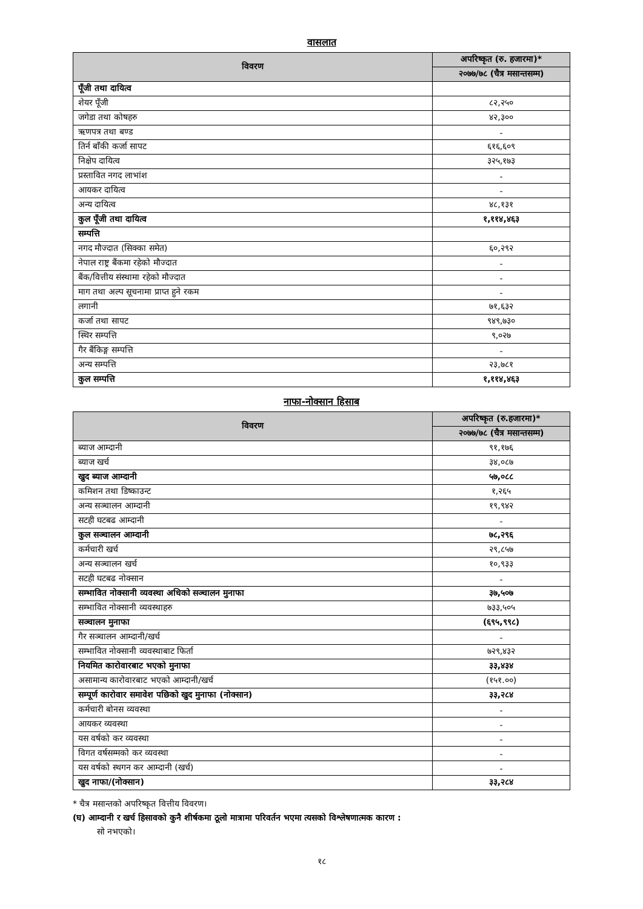वासलात
| विवरण | अपरिष्कृत (रु. हजारमा)* |
| --- | --- |
| | २०७७/७८ (चैत्र मसान्तसम्म) |
| पूँजी तथा दायित्व | |
| शेयर पूँजी | ८२,२५० |
| जगेडा तथा कोषहरु | ४२,३०० |
| ऋणपत्र तथा बण्ड | - |
| तिर्न बाँकी कर्जा सापट | ६१६,६०९ |
| निक्षेप दायित्व | ३२५,१७३ |
| प्रस्तावित नगद लाभांश | - |
| आयकर दायित्व | - |
| अन्य दायित्व | ४८,१३१ |
| कुल पूँजी तथा दायित्व | १,११४,४६३ |
| सम्पत्ति | |
| नगद मौज्दात (सिक्का समेत) | ६०,२९२ |
| नेपाल राष्ट्र बैंकमा रहेको मौज्दात | - |
| बैंक/वित्तीय संस्थामा रहेको मौज्दात | - |
| माग तथा अल्प सूचनामा प्राप्त हुने रकम | - |
| लगानी | ७१,६३२ |
| कर्जा तथा सापट | ९४९,७३० |
| स्थिर सम्पत्ति | ९,०२७ |
| गैर बैंकिङ्ग सम्पत्ति | - |
| अन्य सम्पत्ति | २३,७८१ |
| कुल सम्पत्ति | १,११४,४६३ |
नाफा-नोक्सान हिसाब
| विवरण | अपरिष्कृत (रु.हजारमा)* |
| --- | --- |
| | २०७७/७८ (चैत्र मसान्तसम्म) |
| ब्याज आम्दानी | ९१,१७६ |
| ब्याज खर्च | ३४,०८७ |
| खुद ब्याज आम्दानी | ५७,०८८ |
| कमिशन तथा डिष्काउन्ट | १,२६५ |
| अन्य सञ्चालन आम्दानी | १९,९४२ |
| सटही घटबढ आम्दानी | - |
| कुल सञ्चालन आम्दानी | ७८,२९६ |
| कर्मचारी खर्च | २९,८५७ |
| अन्य सञ्चालन खर्च | १०,९३३ |
| सटही घटबढ नोक्सान | - |
| सम्भावित नोक्सानी व्यवस्था अधिको सञ्चालन मुनाफा | ३७,५०७ |
| सम्भावित नोक्सानी व्यवस्थाहरु | ७३३,५०५ |
| सञ्चालन मुनाफा | (६९५,९९८) |
| गैर सञ्चालन आम्दानी/खर्च | - |
| सम्भावित नोक्सानी व्यवस्थाबाट फिर्ता | ७२९,४३२ |
| नियमित कारोवारबाट भएको मुनाफा | ३३,४३४ |
| असामान्य कारोवारबाट भएको आम्दानी/खर्च | (१५१.००) |
| सम्पूर्ण कारोवार समावेश पछिको खुद मुनाफा (नोक्सान) | ३३,२८४ |
| कर्मचारी बोनस व्यवस्था | - |
| आयकर व्यवस्था | - |
| यस वर्षको कर व्यवस्था | - |
| विगत वर्षसम्मको कर व्यवस्था | - |
| यस वर्षको स्थगन कर आम्दानी (खर्च) | - |
| खुद नाफा/(नोक्सान) | ३३,२८४ |
* चैत्र मसान्तको अपरिष्कृत वित्तीय विवरण।
(घ) आम्दानी र खर्च हिसावको कुनै शीर्षकमा ठूलो मात्रामा परिवर्तन भएमा त्यसको विश्लेषणात्मक कारण :
सो नभएको।
१८